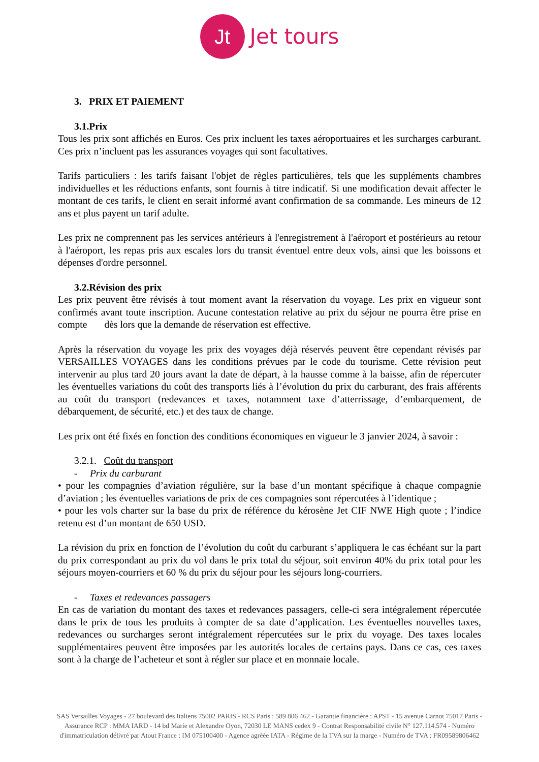Jt Jet tours
3. PRIX ET PAIEMENT
3.1.Prix
Tous les prix sont affichés en Euros. Ces prix incluent les taxes aéroportuaires et les surcharges carburant. Ces prix n’incluent pas les assurances voyages qui sont facultatives.
Tarifs particuliers : les tarifs faisant l'objet de règles particulières, tels que les suppléments chambres individuelles et les réductions enfants, sont fournis à titre indicatif. Si une modification devait affecter le montant de ces tarifs, le client en serait informé avant confirmation de sa commande. Les mineurs de 12 ans et plus payent un tarif adulte.
Les prix ne comprennent pas les services antérieurs à l'enregistrement à l'aéroport et postérieurs au retour à l'aéroport, les repas pris aux escales lors du transit éventuel entre deux vols, ainsi que les boissons et dépenses d'ordre personnel.
3.2.Révision des prix
Les prix peuvent être révisés à tout moment avant la réservation du voyage. Les prix en vigueur sont confirmés avant toute inscription. Aucune contestation relative au prix du séjour ne pourra être prise en compte dès lors que la demande de réservation est effective.
Après la réservation du voyage les prix des voyages déjà réservés peuvent être cependant révisés par VERSAILLES VOYAGES dans les conditions prévues par le code du tourisme. Cette révision peut intervenir au plus tard 20 jours avant la date de départ, à la hausse comme à la baisse, afin de répercuter les éventuelles variations du coût des transports liés à l’évolution du prix du carburant, des frais afférents au coût du transport (redevances et taxes, notamment taxe d’atterrissage, d’embarquement, de débarquement, de sécurité, etc.) et des taux de change.
Les prix ont été fixés en fonction des conditions économiques en vigueur le 3 janvier 2024, à savoir :
3.2.1. Coût du transport
- Prix du carburant
• pour les compagnies d’aviation régulière, sur la base d’un montant spécifique à chaque compagnie d’aviation ; les éventuelles variations de prix de ces compagnies sont répercutées à l’identique ;
• pour les vols charter sur la base du prix de référence du kérosène Jet CIF NWE High quote ; l’indice retenu est d’un montant de 650 USD.
La révision du prix en fonction de l’évolution du coût du carburant s’appliquera le cas échéant sur la part du prix correspondant au prix du vol dans le prix total du séjour, soit environ 40% du prix total pour les séjours moyen-courriers et 60 % du prix du séjour pour les séjours long-courriers.
- Taxes et redevances passagers
En cas de variation du montant des taxes et redevances passagers, celle-ci sera intégralement répercutée dans le prix de tous les produits à compter de sa date d’application. Les éventuelles nouvelles taxes, redevances ou surcharges seront intégralement répercutées sur le prix du voyage. Des taxes locales supplémentaires peuvent être imposées par les autorités locales de certains pays. Dans ce cas, ces taxes sont à la charge de l’acheteur et sont à régler sur place et en monnaie locale.
SAS Versailles Voyages - 27 boulevard des Italiens 75002 PARIS - RCS Paris : 589 806 462 - Garantie financière : APST - 15 avenue Carnot 75017 Paris - Assurance RCP : MMA IARD - 14 bd Marie et Alexandre Oyon, 72030 LE MANS cedex 9 - Contrat Responsabilité civile N° 127.114.574 - Numéro d'immatriculation délivré par Atout France : IM 075100400 - Agence agréée IATA - Régime de la TVA sur la marge - Numéro de TVA : FR09589806462